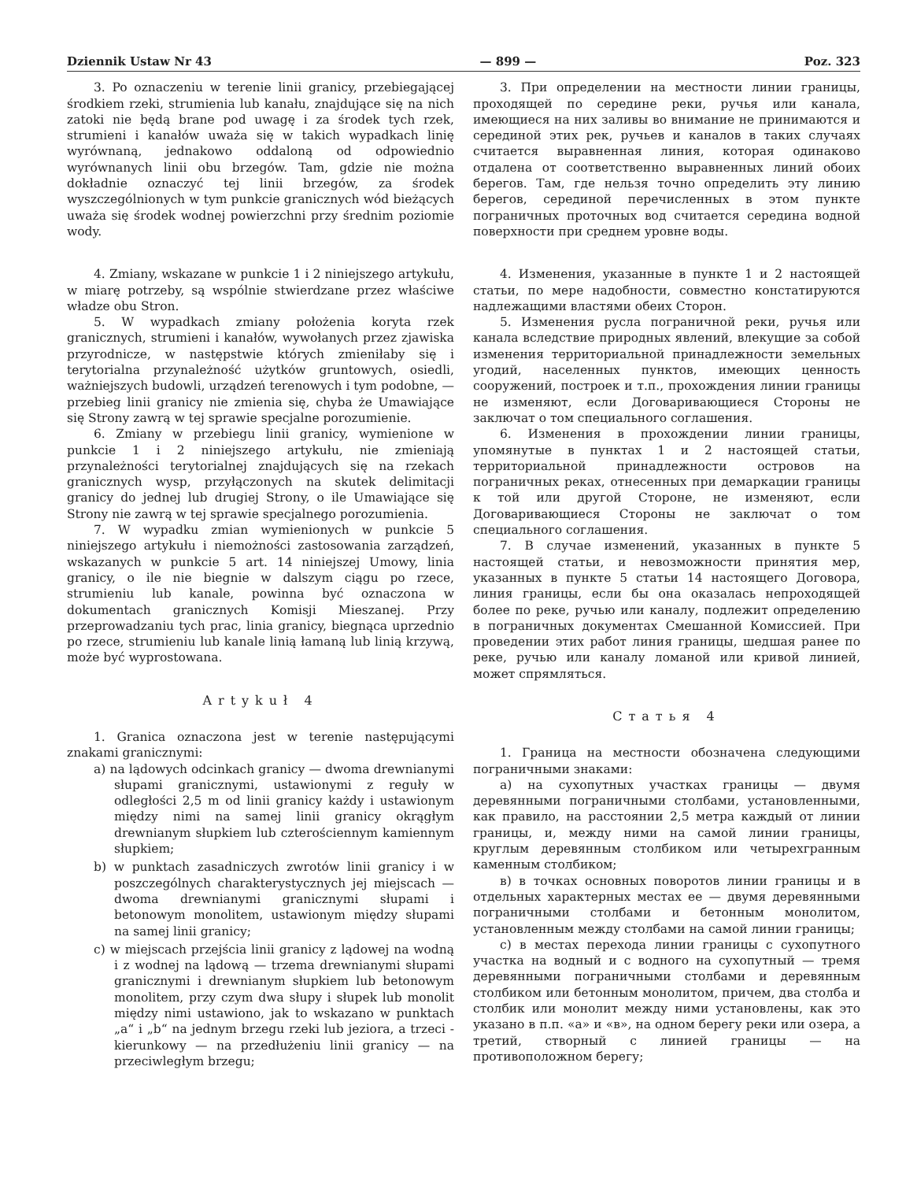Dziennik Ustaw Nr 43 — 899 — Poz. 323
3. Po oznaczeniu w terenie linii granicy, przebiegającej środkiem rzeki, strumienia lub kanału, znajdujące się na nich zatoki nie będą brane pod uwagę i za środek tych rzek, strumieni i kanałów uważa się w takich wypadkach linię wyrównaną, jednakowo oddaloną od odpowiednio wyrównanych linii obu brzegów. Tam, gdzie nie można dokładnie oznaczyć tej linii brzegów, za środek wyszczególnionych w tym punkcie granicznych wód bieżących uważa się środek wodnej powierzchni przy średnim poziomie wody.
4. Zmiany, wskazane w punkcie 1 i 2 niniejszego artykułu, w miarę potrzeby, są wspólnie stwierdzane przez właściwe władze obu Stron.
5. W wypadkach zmiany położenia koryta rzek granicznych, strumieni i kanałów, wywołanych przez zjawiska przyrodnicze, w następstwie których zmieniłaby się i terytorialna przynależność użytków gruntowych, osiedli, ważniejszych budowli, urządzeń terenowych i tym podobne, — przebieg linii granicy nie zmienia się, chyba że Umawiające się Strony zawrą w tej sprawie specjalne porozumienie.
6. Zmiany w przebiegu linii granicy, wymienione w punkcie 1 i 2 niniejszego artykułu, nie zmieniają przynależności terytorialnej znajdujących się na rzekach granicznych wysp, przyłączonych na skutek delimitacji granicy do jednej lub drugiej Strony, o ile Umawiające się Strony nie zawrą w tej sprawie specjalnego porozumienia.
7. W wypadku zmian wymienionych w punkcie 5 niniejszego artykułu i niemożności zastosowania zarządzeń, wskazanych w punkcie 5 art. 14 niniejszej Umowy, linia granicy, o ile nie biegnie w dalszym ciągu po rzece, strumieniu lub kanale, powinna być oznaczona w dokumentach granicznych Komisji Mieszanej. Przy przeprowadzaniu tych prac, linia granicy, biegnąca uprzednio po rzece, strumieniu lub kanale linią łamaną lub linią krzywą, może być wyprostowana.
Artykuł 4
1. Granica oznaczona jest w terenie następującymi znakami granicznymi:
a) na lądowych odcinkach granicy — dwoma drewnianymi słupami granicznymi, ustawionymi z reguły w odległości 2,5 m od linii granicy każdy i ustawionym między nimi na samej linii granicy okrągłym drewnianym słupkiem lub czterościennym kamiennym słupkiem;
b) w punktach zasadniczych zwrotów linii granicy i w poszczególnych charakterystycznych jej miejscach — dwoma drewnianymi granicznymi słupami i betonowym monolitem, ustawionym między słupami na samej linii granicy;
c) w miejscach przejścia linii granicy z lądowej na wodną i z wodnej na lądową — trzema drewnianymi słupami granicznymi i drewnianym słupkiem lub betonowym monolitem, przy czym dwa słupy i słupek lub monolit między nimi ustawiono, jak to wskazano w punktach „a“ i „b“ na jednym brzegu rzeki lub jeziora, a trzeci - kierunkowy — na przedłużeniu linii granicy — na przeciwległym brzegu;
3. При определении на местности линии границы, проходящей по середине реки, ручья или канала, имеющиеся на них заливы во внимание не принимаются и серединой этих рек, ручьев и каналов в таких случаях считается выравненная линия, которая одинаково отдалена от соответственно выравненных линий обоих берегов. Там, где нельзя точно определить эту линию берегов, серединой перечисленных в этом пункте пограничных проточных вод считается середина водной поверхности при среднем уровне воды.
4. Изменения, указанные в пункте 1 и 2 настоящей статьи, по мере надобности, совместно констатируются надлежащими властями обеих Сторон.
5. Изменения русла пограничной реки, ручья или канала вследствие природных явлений, влекущие за собой изменения территориальной принадлежности земельных угодий, населенных пунктов, имеющих ценность сооружений, построек и т.п., прохождения линии границы не изменяют, если Договаривающиеся Стороны не заключат о том специального соглашения.
6. Изменения в прохождении линии границы, упомянутые в пунктах 1 и 2 настоящей статьи, территориальной принадлежности островов на пограничных реках, отнесенных при демаркации границы к той или другой Стороне, не изменяют, если Договаривающиеся Стороны не заключат о том специального соглашения.
7. В случае изменений, указанных в пункте 5 настоящей статьи, и невозможности принятия мер, указанных в пункте 5 статьи 14 настоящего Договора, линия границы, если бы она оказалась непроходящей более по реке, ручью или каналу, подлежит определению в пограничных документах Смешанной Комиссией. При проведении этих работ линия границы, шедшая ранее по реке, ручью или каналу ломаной или кривой линией, может спрямляться.
Статья 4
1. Граница на местности обозначена следующими пограничными знаками:
а) на сухопутных участках границы — двумя деревянными пограничными столбами, установленными, как правило, на расстоянии 2,5 метра каждый от линии границы, и, между ними на самой линии границы, круглым деревянным столбиком или четырехгранным каменным столбиком;
в) в точках основных поворотов линии границы и в отдельных характерных местах ее — двумя деревянными пограничными столбами и бетонным монолитом, установленным между столбами на самой линии границы;
с) в местах перехода линии границы с сухопутного участка на водный и с водного на сухопутный — тремя деревянными пограничными столбами и деревянным столбиком или бетонным монолитом, причем, два столба и столбик или монолит между ними установлены, как это указано в п.п. «а» и «в», на одном берегу реки или озера, а третий, створный с линией границы — на противоположном берегу;